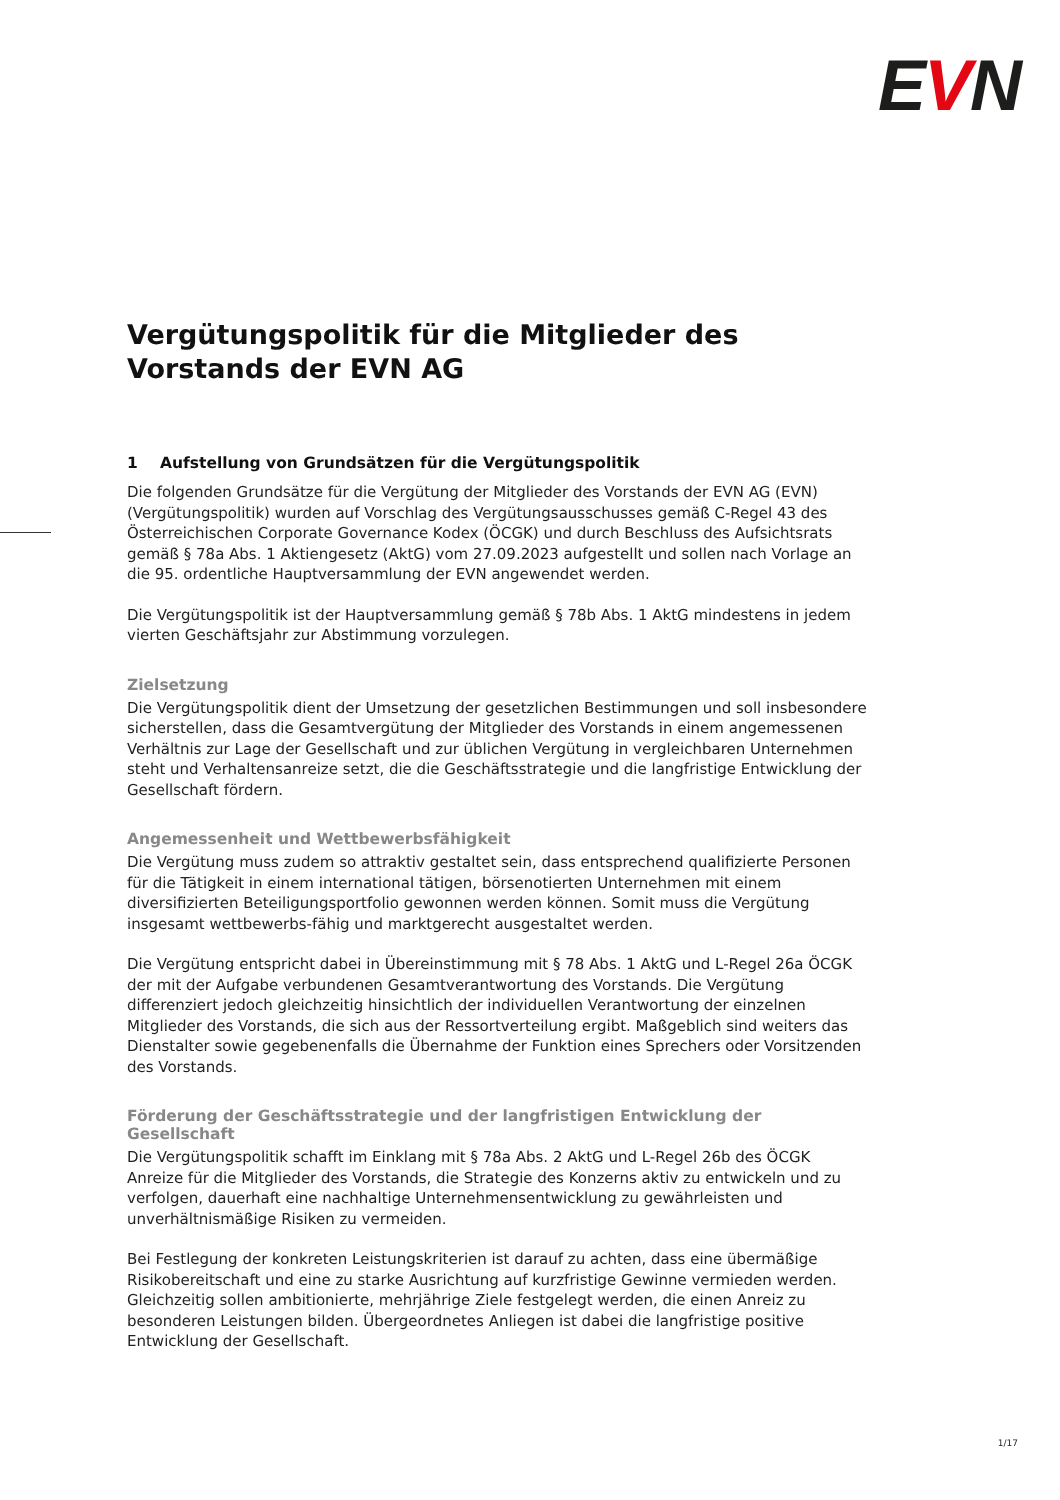EVN
Vergütungspolitik für die Mitglieder des Vorstands der EVN AG
1 Aufstellung von Grundsätzen für die Vergütungspolitik
Die folgenden Grundsätze für die Vergütung der Mitglieder des Vorstands der EVN AG (EVN) (Vergütungspolitik) wurden auf Vorschlag des Vergütungsausschusses gemäß C-Regel 43 des Österreichischen Corporate Governance Kodex (ÖCGK) und durch Beschluss des Aufsichtsrats gemäß § 78a Abs. 1 Aktiengesetz (AktG) vom 27.09.2023 aufgestellt und sollen nach Vorlage an die 95. ordentliche Hauptversammlung der EVN angewendet werden.
Die Vergütungspolitik ist der Hauptversammlung gemäß § 78b Abs. 1 AktG mindestens in jedem vierten Geschäftsjahr zur Abstimmung vorzulegen.
Zielsetzung
Die Vergütungspolitik dient der Umsetzung der gesetzlichen Bestimmungen und soll insbesondere sicherstellen, dass die Gesamtvergütung der Mitglieder des Vorstands in einem angemessenen Verhältnis zur Lage der Gesellschaft und zur üblichen Vergütung in vergleichbaren Unternehmen steht und Verhaltensanreize setzt, die die Geschäftsstrategie und die langfristige Entwicklung der Gesellschaft fördern.
Angemessenheit und Wettbewerbsfähigkeit
Die Vergütung muss zudem so attraktiv gestaltet sein, dass entsprechend qualifizierte Personen für die Tätigkeit in einem international tätigen, börsenotierten Unternehmen mit einem diversifizierten Beteiligungsportfolio gewonnen werden können. Somit muss die Vergütung insgesamt wettbewerbs-fähig und marktgerecht ausgestaltet werden.
Die Vergütung entspricht dabei in Übereinstimmung mit § 78 Abs. 1 AktG und L-Regel 26a ÖCGK der mit der Aufgabe verbundenen Gesamtverantwortung des Vorstands. Die Vergütung differenziert jedoch gleichzeitig hinsichtlich der individuellen Verantwortung der einzelnen Mitglieder des Vorstands, die sich aus der Ressortverteilung ergibt. Maßgeblich sind weiters das Dienstalter sowie gegebenenfalls die Übernahme der Funktion eines Sprechers oder Vorsitzenden des Vorstands.
Förderung der Geschäftsstrategie und der langfristigen Entwicklung der Gesellschaft
Die Vergütungspolitik schafft im Einklang mit § 78a Abs. 2 AktG und L-Regel 26b des ÖCGK Anreize für die Mitglieder des Vorstands, die Strategie des Konzerns aktiv zu entwickeln und zu verfolgen, dauerhaft eine nachhaltige Unternehmensentwicklung zu gewährleisten und unverhältnismäßige Risiken zu vermeiden.
Bei Festlegung der konkreten Leistungskriterien ist darauf zu achten, dass eine übermäßige Risikobereitschaft und eine zu starke Ausrichtung auf kurzfristige Gewinne vermieden werden. Gleichzeitig sollen ambitionierte, mehrjährige Ziele festgelegt werden, die einen Anreiz zu besonderen Leistungen bilden. Übergeordnetes Anliegen ist dabei die langfristige positive Entwicklung der Gesellschaft.
1/17